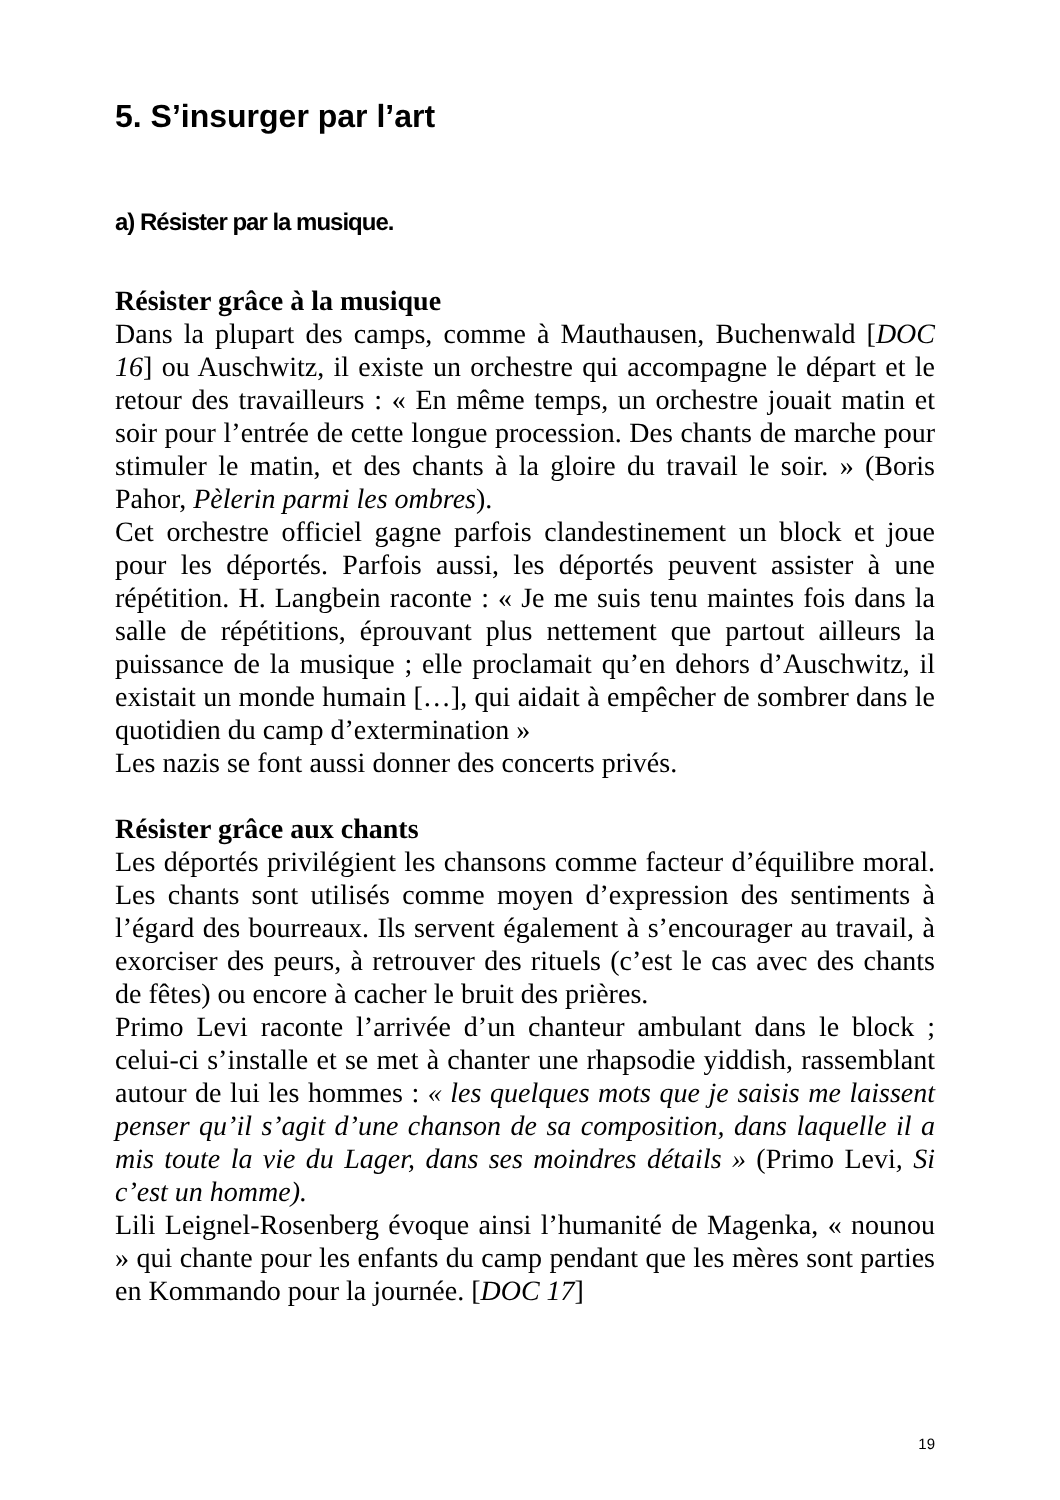5. S’insurger par l’art
a) Résister par la musique.
Résister grâce à la musique
Dans la plupart des camps, comme à Mauthausen, Buchenwald [DOC 16] ou Auschwitz, il existe un orchestre qui accompagne le départ et le retour des travailleurs : « En même temps, un orchestre jouait matin et soir pour l’entrée de cette longue procession. Des chants de marche pour stimuler le matin, et des chants à la gloire du travail le soir. » (Boris Pahor, Pèlerin parmi les ombres).
Cet orchestre officiel gagne parfois clandestinement un block et joue pour les déportés. Parfois aussi, les déportés peuvent assister à une répétition. H. Langbein raconte : « Je me suis tenu maintes fois dans la salle de répétitions, éprouvant plus nettement que partout ailleurs la puissance de la musique ; elle proclamait qu’en dehors d’Auschwitz, il existait un monde humain […], qui aidait à empêcher de sombrer dans le quotidien du camp d’extermination »
Les nazis se font aussi donner des concerts privés.
Résister grâce aux chants
Les déportés privilégient les chansons comme facteur d’équilibre moral. Les chants sont utilisés comme moyen d’expression des sentiments à l’égard des bourreaux. Ils servent également à s’encourager au travail, à exorciser des peurs, à retrouver des rituels (c’est le cas avec des chants de fêtes) ou encore à cacher le bruit des prières.
Primo Levi raconte l’arrivée d’un chanteur ambulant dans le block ; celui-ci s’installe et se met à chanter une rhapsodie yiddish, rassemblant autour de lui les hommes : « les quelques mots que je saisis me laissent penser qu’il s’agit d’une chanson de sa composition, dans laquelle il a mis toute la vie du Lager, dans ses moindres détails » (Primo Levi, Si c’est un homme).
Lili Leignel-Rosenberg évoque ainsi l’humanité de Magenka, « nounou » qui chante pour les enfants du camp pendant que les mères sont parties en Kommando pour la journée. [DOC 17]
19